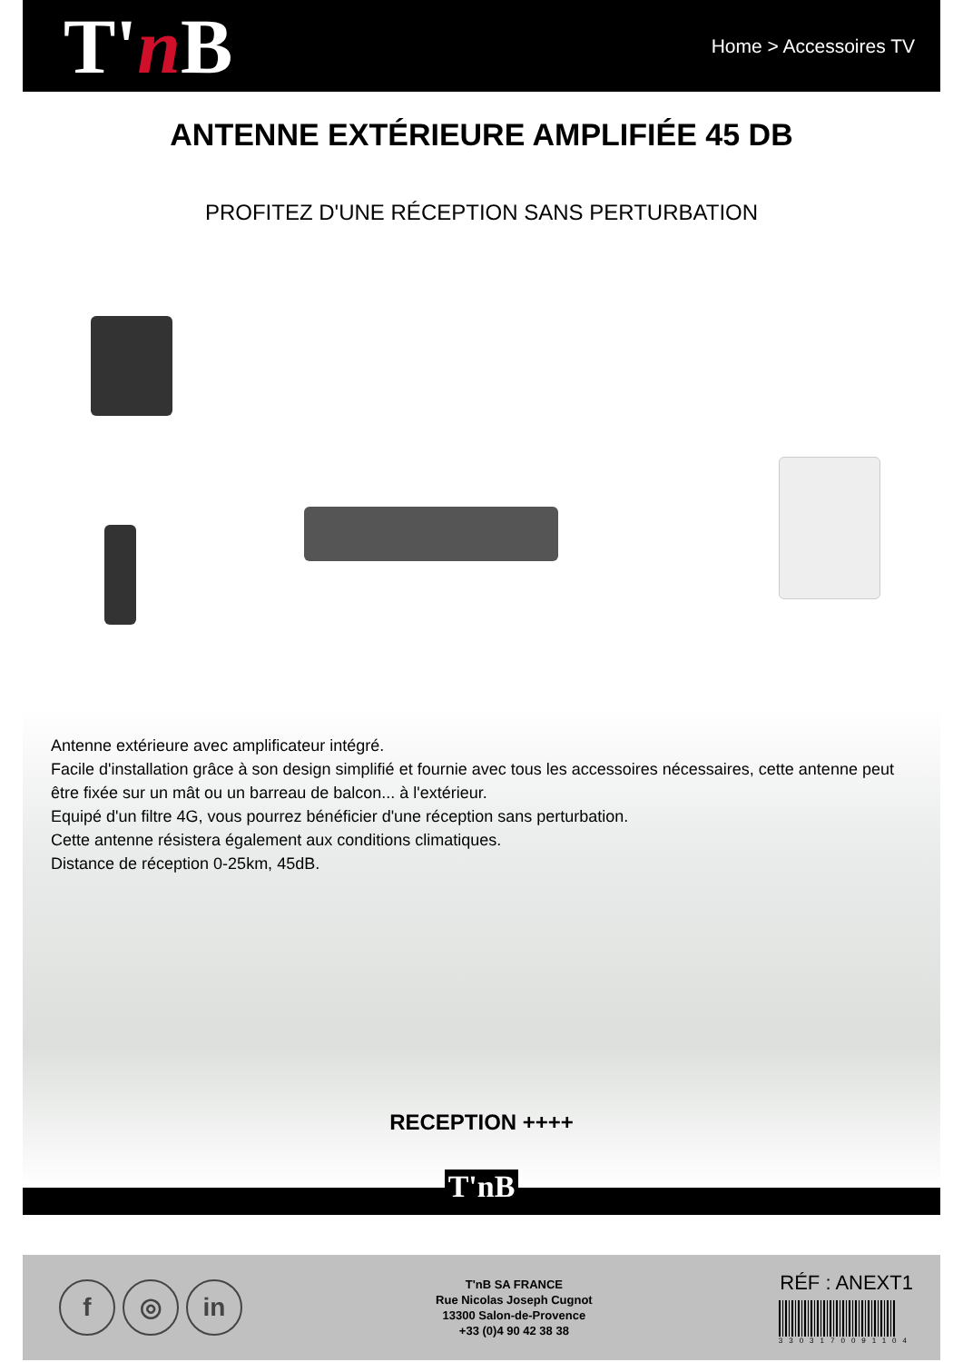T'n B
Home > Accessoires TV
ANTENNE EXTÉRIEURE AMPLIFIÉE 45 DB
PROFITEZ D'UNE RÉCEPTION SANS PERTURBATION
Antenne extérieure avec amplificateur intégré.
Facile d'installation grâce à son design simplifié et fournie avec tous les accessoires nécessaires, cette antenne peut être fixée sur un mât ou un barreau de balcon... à l'extérieur.
Equipé d'un filtre 4G, vous pourrez bénéficier d'une réception sans perturbation.
Cette antenne résistera également aux conditions climatiques.
Distance de réception 0-25km, 45dB.
RECEPTION ++++
T'nB
f ◎ in
T'nB SA FRANCE
Rue Nicolas Joseph Cugnot
13300 Salon-de-Provence
+33 (0)4 90 42 38 38
RÉF : ANEXT1
3303170091104